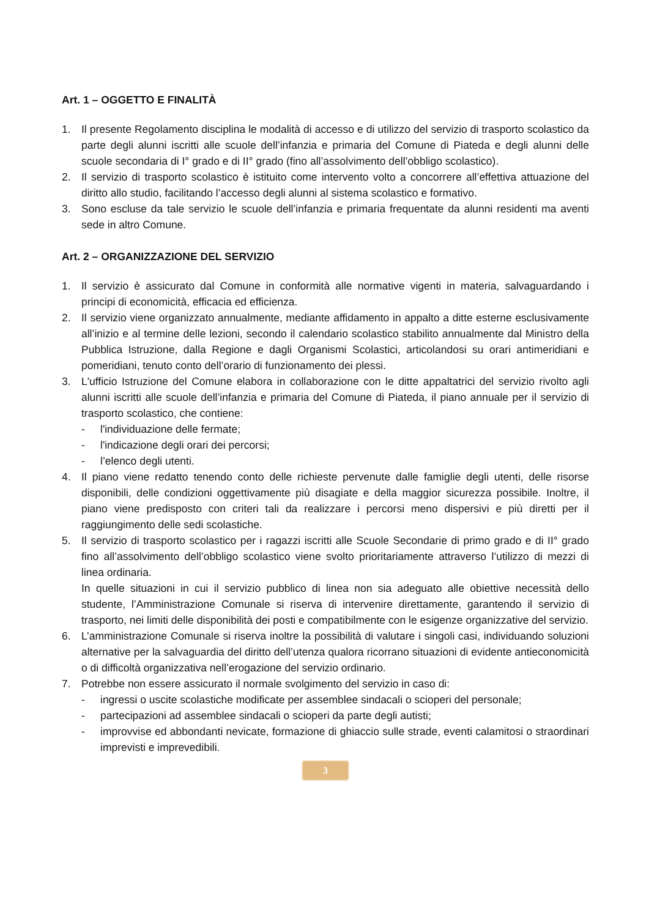Art. 1 – OGGETTO E FINALITÀ
1. Il presente Regolamento disciplina le modalità di accesso e di utilizzo del servizio di trasporto scolastico da parte degli alunni iscritti alle scuole dell’infanzia e primaria del Comune di Piateda e degli alunni delle scuole secondaria di I° grado e di II° grado (fino all’assolvimento dell’obbligo scolastico).
2. Il servizio di trasporto scolastico è istituito come intervento volto a concorrere all’effettiva attuazione del diritto allo studio, facilitando l’accesso degli alunni al sistema scolastico e formativo.
3. Sono escluse da tale servizio le scuole dell’infanzia e primaria frequentate da alunni residenti ma aventi sede in altro Comune.
Art. 2 – ORGANIZZAZIONE DEL SERVIZIO
1. Il servizio è assicurato dal Comune in conformità alle normative vigenti in materia, salvaguardando i principi di economicità, efficacia ed efficienza.
2. Il servizio viene organizzato annualmente, mediante affidamento in appalto a ditte esterne esclusivamente all’inizio e al termine delle lezioni, secondo il calendario scolastico stabilito annualmente dal Ministro della Pubblica Istruzione, dalla Regione e dagli Organismi Scolastici, articolandosi su orari antimeridiani e pomeridiani, tenuto conto dell’orario di funzionamento dei plessi.
3. L'ufficio Istruzione del Comune elabora in collaborazione con le ditte appaltatrici del servizio rivolto agli alunni iscritti alle scuole dell’infanzia e primaria del Comune di Piateda, il piano annuale per il servizio di trasporto scolastico, che contiene:
- l'individuazione delle fermate;
- l'indicazione degli orari dei percorsi;
- l’elenco degli utenti.
4. Il piano viene redatto tenendo conto delle richieste pervenute dalle famiglie degli utenti, delle risorse disponibili, delle condizioni oggettivamente più disagiate e della maggior sicurezza possibile. Inoltre, il piano viene predisposto con criteri tali da realizzare i percorsi meno dispersivi e più diretti per il raggiungimento delle sedi scolastiche.
5. Il servizio di trasporto scolastico per i ragazzi iscritti alle Scuole Secondarie di primo grado e di II° grado fino all’assolvimento dell’obbligo scolastico viene svolto prioritariamente attraverso l’utilizzo di mezzi di linea ordinaria.
In quelle situazioni in cui il servizio pubblico di linea non sia adeguato alle obiettive necessità dello studente, l’Amministrazione Comunale si riserva di intervenire direttamente, garantendo il servizio di trasporto, nei limiti delle disponibilità dei posti e compatibilmente con le esigenze organizzative del servizio.
6. L’amministrazione Comunale si riserva inoltre la possibilità di valutare i singoli casi, individuando soluzioni alternative per la salvaguardia del diritto dell’utenza qualora ricorrano situazioni di evidente antieconomicità o di difficoltà organizzativa nell’erogazione del servizio ordinario.
7. Potrebbe non essere assicurato il normale svolgimento del servizio in caso di:
- ingressi o uscite scolastiche modificate per assemblee sindacali o scioperi del personale;
- partecipazioni ad assemblee sindacali o scioperi da parte degli autisti;
- improvvise ed abbondanti nevicate, formazione di ghiaccio sulle strade, eventi calamitosi o straordinari imprevisti e imprevedibili.
3